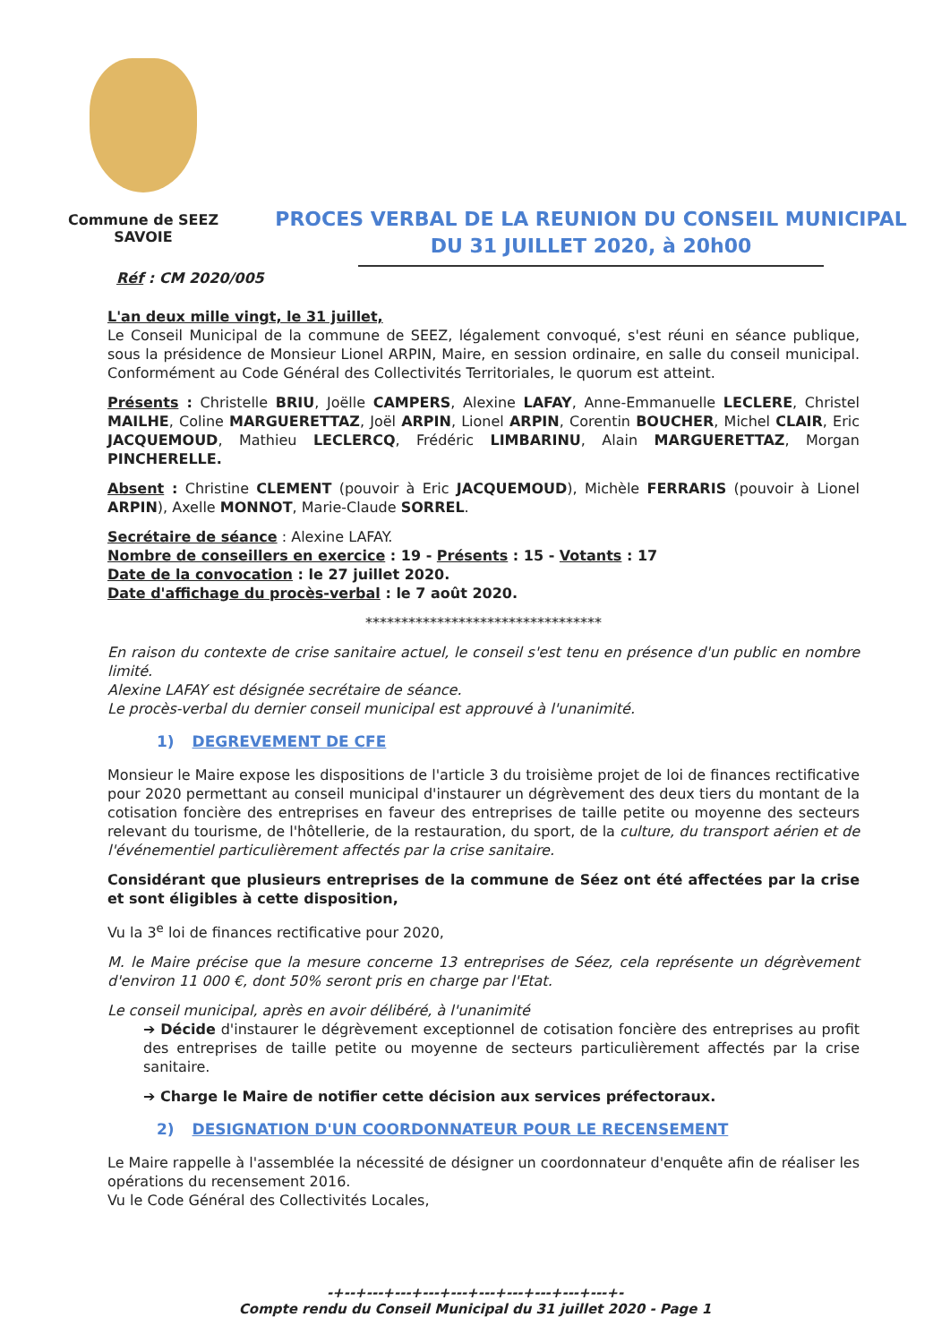Commune de SEEZ
SAVOIE
PROCES VERBAL DE LA REUNION DU CONSEIL MUNICIPAL
DU 31 JUILLET 2020, à 20h00
Réf : CM 2020/005
L'an deux mille vingt, le 31 juillet,
Le Conseil Municipal de la commune de SEEZ, légalement convoqué, s'est réuni en séance publique, sous la présidence de Monsieur Lionel ARPIN, Maire, en session ordinaire, en salle du conseil municipal. Conformément au Code Général des Collectivités Territoriales, le quorum est atteint.
Présents : Christelle BRIU, Joëlle CAMPERS, Alexine LAFAY, Anne-Emmanuelle LECLERE, Christel MAILHE, Coline MARGUERETTAZ, Joël ARPIN, Lionel ARPIN, Corentin BOUCHER, Michel CLAIR, Eric JACQUEMOUD, Mathieu LECLERCQ, Frédéric LIMBARINU, Alain MARGUERETTAZ, Morgan PINCHERELLE.
Absent : Christine CLEMENT (pouvoir à Eric JACQUEMOUD), Michèle FERRARIS (pouvoir à Lionel ARPIN), Axelle MONNOT, Marie-Claude SORREL.
Secrétaire de séance : Alexine LAFAY.
Nombre de conseillers en exercice : 19 - Présents : 15 - Votants : 17
Date de la convocation : le 27 juillet 2020.
Date d'affichage du procès-verbal : le 7 août 2020.
*********************************
En raison du contexte de crise sanitaire actuel, le conseil s'est tenu en présence d'un public en nombre limité.
Alexine LAFAY est désignée secrétaire de séance.
Le procès-verbal du dernier conseil municipal est approuvé à l'unanimité.
1) DEGREVEMENT DE CFE
Monsieur le Maire expose les dispositions de l'article 3 du troisième projet de loi de finances rectificative pour 2020 permettant au conseil municipal d'instaurer un dégrèvement des deux tiers du montant de la cotisation foncière des entreprises en faveur des entreprises de taille petite ou moyenne des secteurs relevant du tourisme, de l'hôtellerie, de la restauration, du sport, de la culture, du transport aérien et de l'événementiel particulièrement affectés par la crise sanitaire.
Considérant que plusieurs entreprises de la commune de Séez ont été affectées par la crise et sont éligibles à cette disposition,
Vu la 3<sup>e</sup> loi de finances rectificative pour 2020,
M. le Maire précise que la mesure concerne 13 entreprises de Séez, cela représente un dégrèvement d'environ 11 000 €, dont 50% seront pris en charge par l'Etat.
Le conseil municipal, après en avoir délibéré, à l'unanimité
➔ Décide d'instaurer le dégrèvement exceptionnel de cotisation foncière des entreprises au profit des entreprises de taille petite ou moyenne de secteurs particulièrement affectés par la crise sanitaire.
➔ Charge le Maire de notifier cette décision aux services préfectoraux.
2) DESIGNATION D'UN COORDONNATEUR POUR LE RECENSEMENT
Le Maire rappelle à l'assemblée la nécessité de désigner un coordonnateur d'enquête afin de réaliser les opérations du recensement 2016.
Vu le Code Général des Collectivités Locales,
-+--+---+---+---+---+---+---+---+---+---+-
Compte rendu du Conseil Municipal du 31 juillet 2020 - Page 1